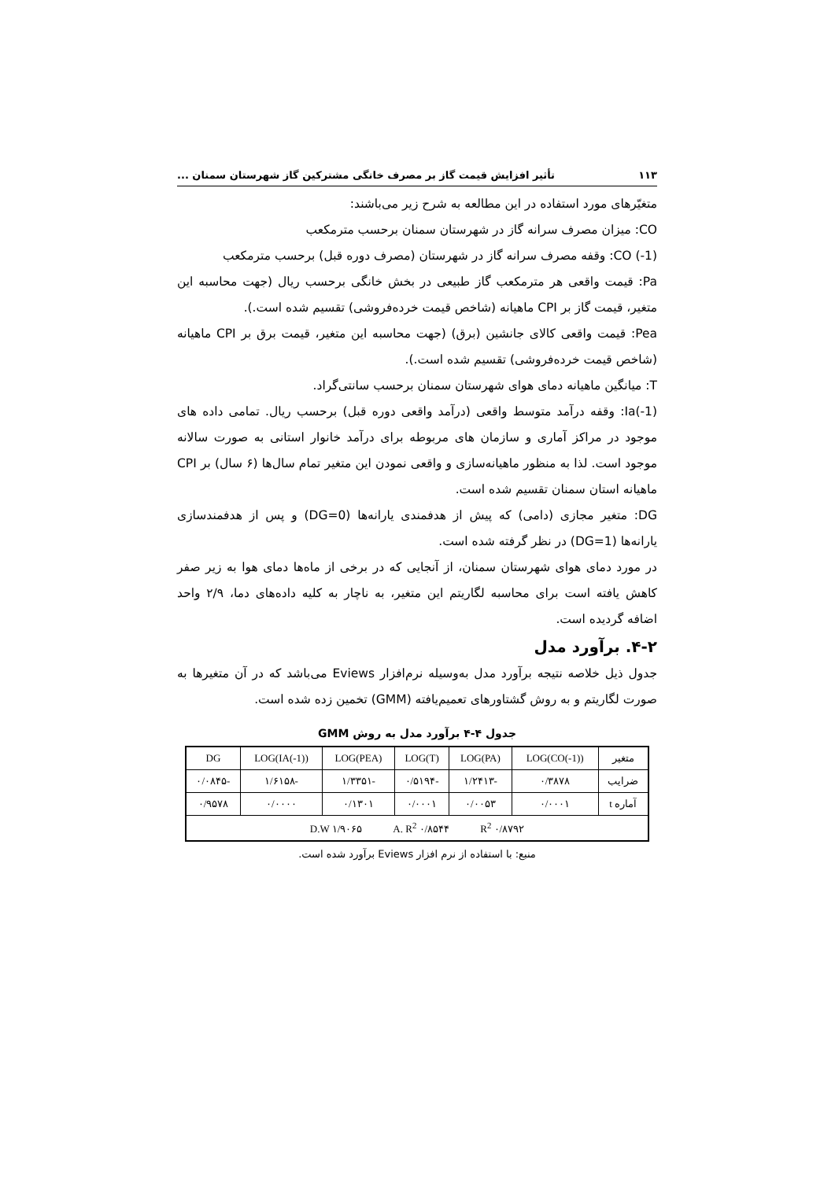۱۱۳ تأثیر افزایش قیمت گاز بر مصرف خانگی مشترکین گاز شهرستان سمنان ...
متغیّرهای مورد استفاده در این مطالعه به شرح زیر می‌باشند:
CO: میزان مصرف سرانه گاز در شهرستان سمنان برحسب مترمکعب
CO (-1): وقفه مصرف سرانه گاز در شهرستان (مصرف دوره قبل) برحسب مترمکعب
Pa: قیمت واقعی هر مترمکعب گاز طبیعی در بخش خانگی برحسب ریال (جهت محاسبه این متغیر، قیمت گاز بر CPI ماهیانه (شاخص قیمت خرده‌فروشی) تقسیم شده است.).
Pea: قیمت واقعی کالای جانشین (برق) (جهت محاسبه این متغیر، قیمت برق بر CPI ماهیانه (شاخص قیمت خرده‌فروشی) تقسیم شده است.).
T: میانگین ماهیانه دمای هوای شهرستان سمنان برحسب سانتی‌گراد.
Ia(-1): وقفه درآمد متوسط واقعی (درآمد واقعی دوره قبل) برحسب ریال. تمامی داده های موجود در مراکز آماری و سازمان های مربوطه برای درآمد خانوار استانی به صورت سالانه موجود است. لذا به منظور ماهیانه‌سازی و واقعی نمودن این متغیر تمام سال‌ها (۶ سال) بر CPI ماهیانه استان سمنان تقسیم شده است.
DG: متغیر مجازی (دامی) که پیش از هدفمندی یارانه‌ها (DG=0) و پس از هدفمندسازی یارانه‌ها (DG=1) در نظر گرفته شده است.
در مورد دمای هوای شهرستان سمنان، از آنجایی که در برخی از ماه‌ها دمای هوا به زیر صفر کاهش یافته است برای محاسبه لگاریتم این متغیر، به ناچار به کلیه داده‌های دما، ۲/۹ واحد اضافه گردیده است.
۴-۲. برآورد مدل
جدول ذیل خلاصه نتیجه برآورد مدل به‌وسیله نرم‌افزار Eviews می‌باشد که در آن متغیرها به صورت لگاریتم و به روش گشتاورهای تعمیم‌یافته (GMM) تخمین زده شده است.
جدول ۴-۴ برآورد مدل به روش GMM
| متغیر | LOG(CO(-1)) | LOG(PA) | LOG(T) | LOG(PEA) | LOG(IA(-1)) | DG |
| --- | --- | --- | --- | --- | --- | --- |
| ضرایب | ۰/۳۸۷۸ | -۱/۲۴۱۳ | -۰/۵۱۹۴ | -۱/۳۳۵۱ | -۱/۶۱۵۸ | -۰/۰۸۴۵ |
| آماره t | ۰/۰۰۰۱ | ۰/۰۰۵۳ | ۰/۰۰۰۱ | ۰/۱۳۰۱ | ۰/۰۰۰۰ | ۰/۹۵۷۸ |
| R<sup>2</sup> ۰/۸۷۹۲ A. R<sup>2</sup> ۰/۸۵۴۴ D.W ۱/۹۰۶۵ | | | | | | |
منبع: با استفاده از نرم افزار Eviews برآورد شده است.